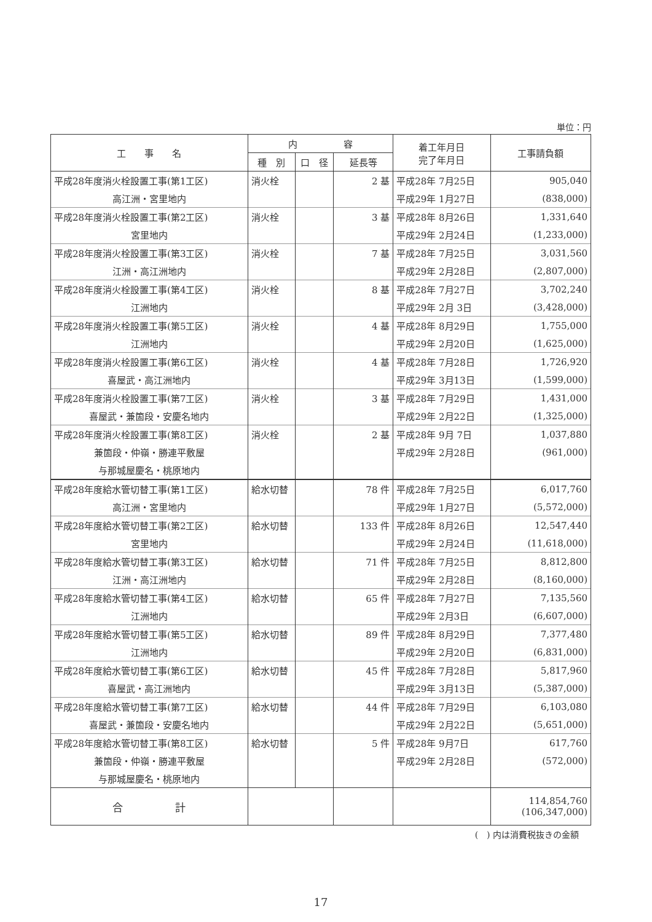単位：円
| 工 事 名 | 内 容 | | | 着工年月日 完了年月日 | 工事請負額 |
| --- | --- | --- | --- | --- | --- |
| | 種 別 | 口 径 | 延長等 | | |
| 平成28年度消火栓設置工事(第1工区) | 消火栓 | | 2 基 | 平成28年 7月25日 | 905,040 |
| 高江洲・宮里地内 | | | | 平成29年 1月27日 | (838,000) |
| 平成28年度消火栓設置工事(第2工区) | 消火栓 | | 3 基 | 平成28年 8月26日 | 1,331,640 |
| 宮里地内 | | | | 平成29年 2月24日 | (1,233,000) |
| 平成28年度消火栓設置工事(第3工区) | 消火栓 | | 7 基 | 平成28年 7月25日 | 3,031,560 |
| 江洲・高江洲地内 | | | | 平成29年 2月28日 | (2,807,000) |
| 平成28年度消火栓設置工事(第4工区) | 消火栓 | | 8 基 | 平成28年 7月27日 | 3,702,240 |
| 江洲地内 | | | | 平成29年 2月 3日 | (3,428,000) |
| 平成28年度消火栓設置工事(第5工区) | 消火栓 | | 4 基 | 平成28年 8月29日 | 1,755,000 |
| 江洲地内 | | | | 平成29年 2月20日 | (1,625,000) |
| 平成28年度消火栓設置工事(第6工区) | 消火栓 | | 4 基 | 平成28年 7月28日 | 1,726,920 |
| 喜屋武・高江洲地内 | | | | 平成29年 3月13日 | (1,599,000) |
| 平成28年度消火栓設置工事(第7工区) | 消火栓 | | 3 基 | 平成28年 7月29日 | 1,431,000 |
| 喜屋武・兼箇段・安慶名地内 | | | | 平成29年 2月22日 | (1,325,000) |
| 平成28年度消火栓設置工事(第8工区) | 消火栓 | | 2 基 | 平成28年 9月 7日 | 1,037,880 |
| 兼箇段・仲嶺・勝連平敷屋 | | | | 平成29年 2月28日 | (961,000) |
| 与那城屋慶名・桃原地内 | | | | | |
| 平成28年度給水管切替工事(第1工区) | 給水切替 | | 78 件 | 平成28年 7月25日 | 6,017,760 |
| 高江洲・宮里地内 | | | | 平成29年 1月27日 | (5,572,000) |
| 平成28年度給水管切替工事(第2工区) | 給水切替 | | 133 件 | 平成28年 8月26日 | 12,547,440 |
| 宮里地内 | | | | 平成29年 2月24日 | (11,618,000) |
| 平成28年度給水管切替工事(第3工区) | 給水切替 | | 71 件 | 平成28年 7月25日 | 8,812,800 |
| 江洲・高江洲地内 | | | | 平成29年 2月28日 | (8,160,000) |
| 平成28年度給水管切替工事(第4工区) | 給水切替 | | 65 件 | 平成28年 7月27日 | 7,135,560 |
| 江洲地内 | | | | 平成29年 2月3日 | (6,607,000) |
| 平成28年度給水管切替工事(第5工区) | 給水切替 | | 89 件 | 平成28年 8月29日 | 7,377,480 |
| 江洲地内 | | | | 平成29年 2月20日 | (6,831,000) |
| 平成28年度給水管切替工事(第6工区) | 給水切替 | | 45 件 | 平成28年 7月28日 | 5,817,960 |
| 喜屋武・高江洲地内 | | | | 平成29年 3月13日 | (5,387,000) |
| 平成28年度給水管切替工事(第7工区) | 給水切替 | | 44 件 | 平成28年 7月29日 | 6,103,080 |
| 喜屋武・兼箇段・安慶名地内 | | | | 平成29年 2月22日 | (5,651,000) |
| 平成28年度給水管切替工事(第8工区) | 給水切替 | | 5 件 | 平成28年 9月7日 | 617,760 |
| 兼箇段・仲嶺・勝連平敷屋 | | | | 平成29年 2月28日 | (572,000) |
| 与那城屋慶名・桃原地内 | | | | | |
| 合 計 | | | | | 114,854,760 (106,347,000) |
(　) 内は消費税抜きの金額
17